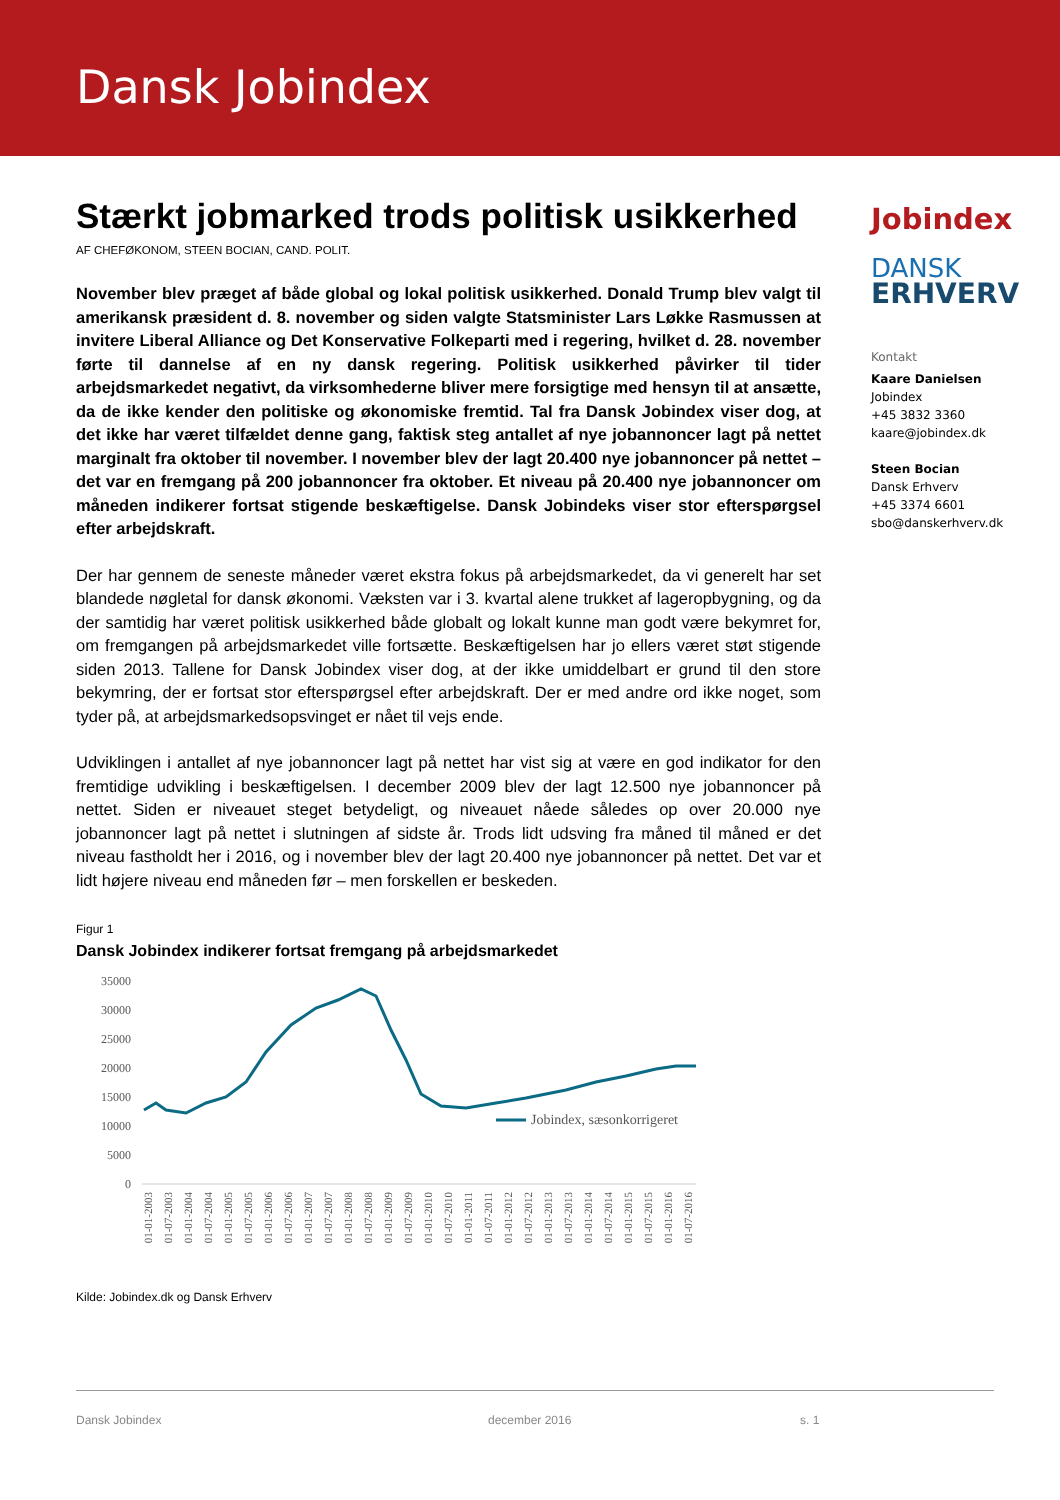Dansk Jobindex
Stærkt jobmarked trods politisk usikkerhed
AF CHEFØKONOM, STEEN BOCIAN, CAND. POLIT.
November blev præget af både global og lokal politisk usikkerhed. Donald Trump blev valgt til amerikansk præsident d. 8. november og siden valgte Statsminister Lars Løkke Rasmussen at invitere Liberal Alliance og Det Konservative Folkeparti med i regering, hvilket d. 28. november førte til dannelse af en ny dansk regering. Politisk usikkerhed påvirker til tider arbejdsmarkedet negativt, da virksomhederne bliver mere forsigtige med hensyn til at ansætte, da de ikke kender den politiske og økonomiske fremtid. Tal fra Dansk Jobindex viser dog, at det ikke har været tilfældet denne gang, faktisk steg antallet af nye jobannoncer lagt på nettet marginalt fra oktober til november. I november blev der lagt 20.400 nye jobannoncer på nettet – det var en fremgang på 200 jobannoncer fra oktober. Et niveau på 20.400 nye jobannoncer om måneden indikerer fortsat stigende beskæftigelse. Dansk Jobindeks viser stor efterspørgsel efter arbejdskraft.
Der har gennem de seneste måneder været ekstra fokus på arbejdsmarkedet, da vi generelt har set blandede nøgletal for dansk økonomi. Væksten var i 3. kvartal alene trukket af lageropbygning, og da der samtidig har været politisk usikkerhed både globalt og lokalt kunne man godt være bekymret for, om fremgangen på arbejdsmarkedet ville fortsætte. Beskæftigelsen har jo ellers været støt stigende siden 2013. Tallene for Dansk Jobindex viser dog, at der ikke umiddelbart er grund til den store bekymring, der er fortsat stor efterspørgsel efter arbejdskraft. Der er med andre ord ikke noget, som tyder på, at arbejdsmarkedsopsvinget er nået til vejs ende.
Udviklingen i antallet af nye jobannoncer lagt på nettet har vist sig at være en god indikator for den fremtidige udvikling i beskæftigelsen. I december 2009 blev der lagt 12.500 nye jobannoncer på nettet. Siden er niveauet steget betydeligt, og niveauet nåede således op over 20.000 nye jobannoncer lagt på nettet i slutningen af sidste år. Trods lidt udsving fra måned til måned er det niveau fastholdt her i 2016, og i november blev der lagt 20.400 nye jobannoncer på nettet. Det var et lidt højere niveau end måneden før – men forskellen er beskeden.
Figur 1
Dansk Jobindex indikerer fortsat fremgang på arbejdsmarkedet
35000
30000
25000
20000
15000
10000
5000
0
Jobindex, sæsonkorrigeret
01-01-2003
01-07-2003
01-01-2004
01-07-2004
01-01-2005
01-07-2005
01-01-2006
01-07-2006
01-01-2007
01-07-2007
01-01-2008
01-07-2008
01-01-2009
01-07-2009
01-01-2010
01-07-2010
01-01-2011
01-07-2011
01-01-2012
01-07-2012
01-01-2013
01-07-2013
01-01-2014
01-07-2014
01-01-2015
01-07-2015
01-01-2016
01-07-2016
Kilde: Jobindex.dk og Dansk Erhverv
Jobindex
DANSK
ERHVERV
Kontakt
Kaare Danielsen
Jobindex
+45 3832 3360
kaare@jobindex.dk
Steen Bocian
Dansk Erhverv
+45 3374 6601
sbo@danskerhverv.dk
Dansk Jobindex december 2016 s. 1